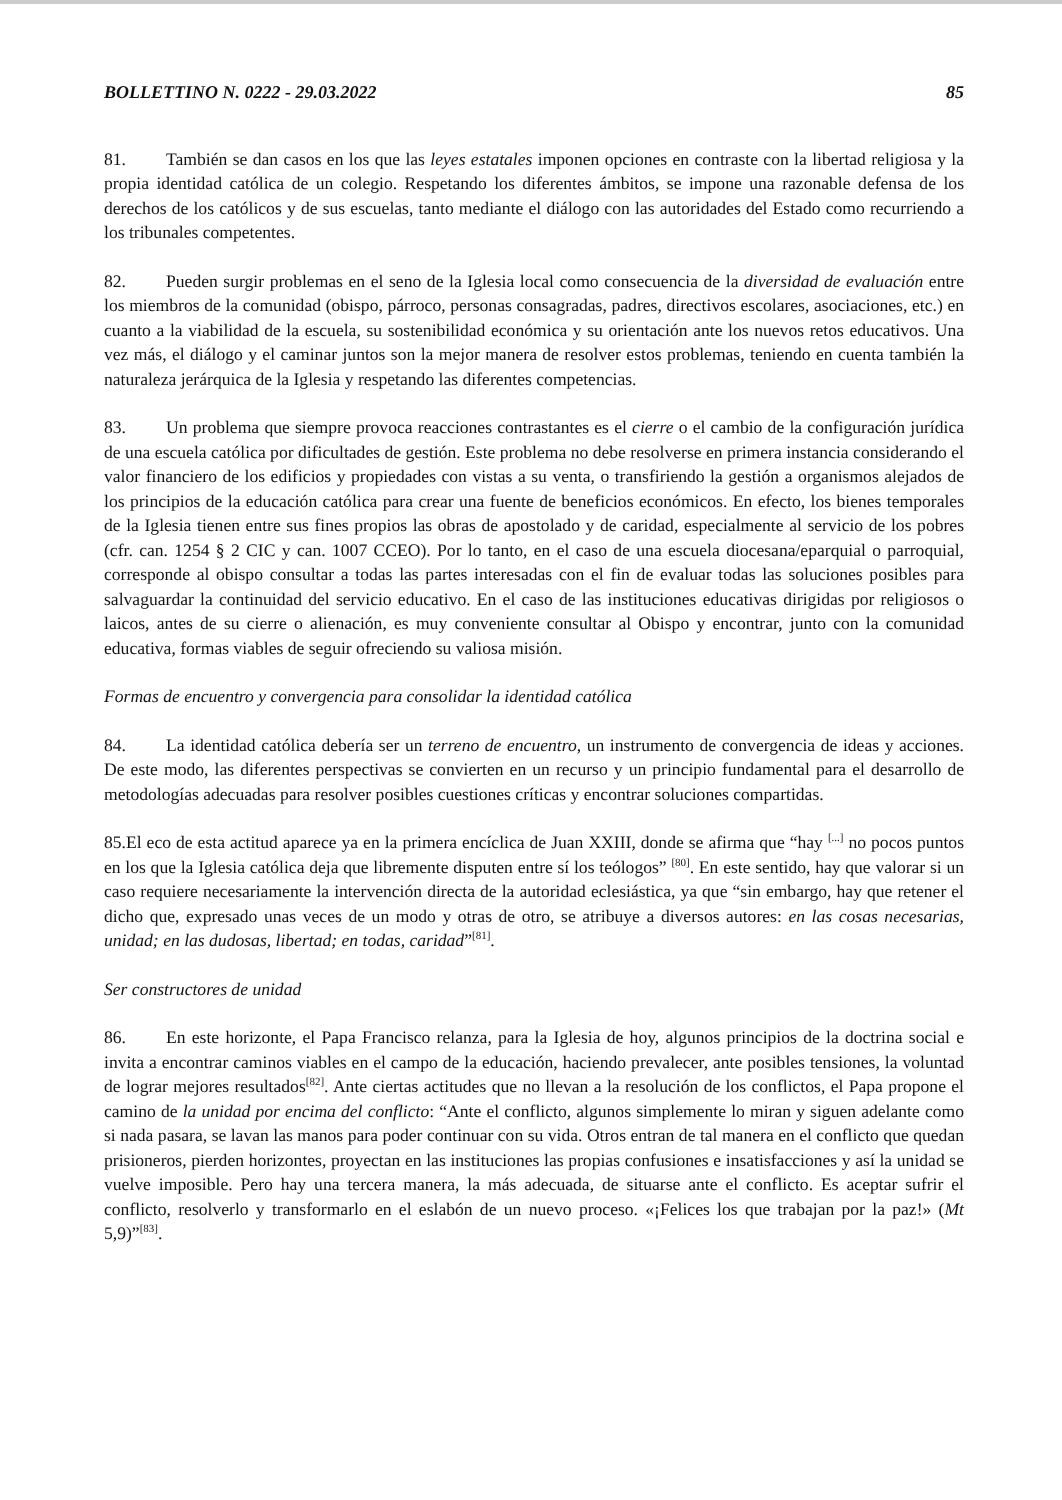BOLLETTINO N. 0222 - 29.03.2022 85
81. También se dan casos en los que las leyes estatales imponen opciones en contraste con la libertad religiosa y la propia identidad católica de un colegio. Respetando los diferentes ámbitos, se impone una razonable defensa de los derechos de los católicos y de sus escuelas, tanto mediante el diálogo con las autoridades del Estado como recurriendo a los tribunales competentes.
82. Pueden surgir problemas en el seno de la Iglesia local como consecuencia de la diversidad de evaluación entre los miembros de la comunidad (obispo, párroco, personas consagradas, padres, directivos escolares, asociaciones, etc.) en cuanto a la viabilidad de la escuela, su sostenibilidad económica y su orientación ante los nuevos retos educativos. Una vez más, el diálogo y el caminar juntos son la mejor manera de resolver estos problemas, teniendo en cuenta también la naturaleza jerárquica de la Iglesia y respetando las diferentes competencias.
83. Un problema que siempre provoca reacciones contrastantes es el cierre o el cambio de la configuración jurídica de una escuela católica por dificultades de gestión. Este problema no debe resolverse en primera instancia considerando el valor financiero de los edificios y propiedades con vistas a su venta, o transfiriendo la gestión a organismos alejados de los principios de la educación católica para crear una fuente de beneficios económicos. En efecto, los bienes temporales de la Iglesia tienen entre sus fines propios las obras de apostolado y de caridad, especialmente al servicio de los pobres (cfr. can. 1254 § 2 CIC y can. 1007 CCEO). Por lo tanto, en el caso de una escuela diocesana/eparquial o parroquial, corresponde al obispo consultar a todas las partes interesadas con el fin de evaluar todas las soluciones posibles para salvaguardar la continuidad del servicio educativo. En el caso de las instituciones educativas dirigidas por religiosos o laicos, antes de su cierre o alienación, es muy conveniente consultar al Obispo y encontrar, junto con la comunidad educativa, formas viables de seguir ofreciendo su valiosa misión.
Formas de encuentro y convergencia para consolidar la identidad católica
84. La identidad católica debería ser un terreno de encuentro, un instrumento de convergencia de ideas y acciones. De este modo, las diferentes perspectivas se convierten en un recurso y un principio fundamental para el desarrollo de metodologías adecuadas para resolver posibles cuestiones críticas y encontrar soluciones compartidas.
85.El eco de esta actitud aparece ya en la primera encíclica de Juan XXIII, donde se afirma que “hay <sup>[...]</sup> no pocos puntos en los que la Iglesia católica deja que libremente disputen entre sí los teólogos” <sup>[80]</sup>. En este sentido, hay que valorar si un caso requiere necesariamente la intervención directa de la autoridad eclesiástica, ya que “sin embargo, hay que retener el dicho que, expresado unas veces de un modo y otras de otro, se atribuye a diversos autores: en las cosas necesarias, unidad; en las dudosas, libertad; en todas, caridad”<sup>[81]</sup>.
Ser constructores de unidad
86. En este horizonte, el Papa Francisco relanza, para la Iglesia de hoy, algunos principios de la doctrina social e invita a encontrar caminos viables en el campo de la educación, haciendo prevalecer, ante posibles tensiones, la voluntad de lograr mejores resultados<sup>[82]</sup>. Ante ciertas actitudes que no llevan a la resolución de los conflictos, el Papa propone el camino de la unidad por encima del conflicto: “Ante el conflicto, algunos simplemente lo miran y siguen adelante como si nada pasara, se lavan las manos para poder continuar con su vida. Otros entran de tal manera en el conflicto que quedan prisioneros, pierden horizontes, proyectan en las instituciones las propias confusiones e insatisfacciones y así la unidad se vuelve imposible. Pero hay una tercera manera, la más adecuada, de situarse ante el conflicto. Es aceptar sufrir el conflicto, resolverlo y transformarlo en el eslabón de un nuevo proceso. «¡Felices los que trabajan por la paz!» (Mt 5,9)”<sup>[83]</sup>.